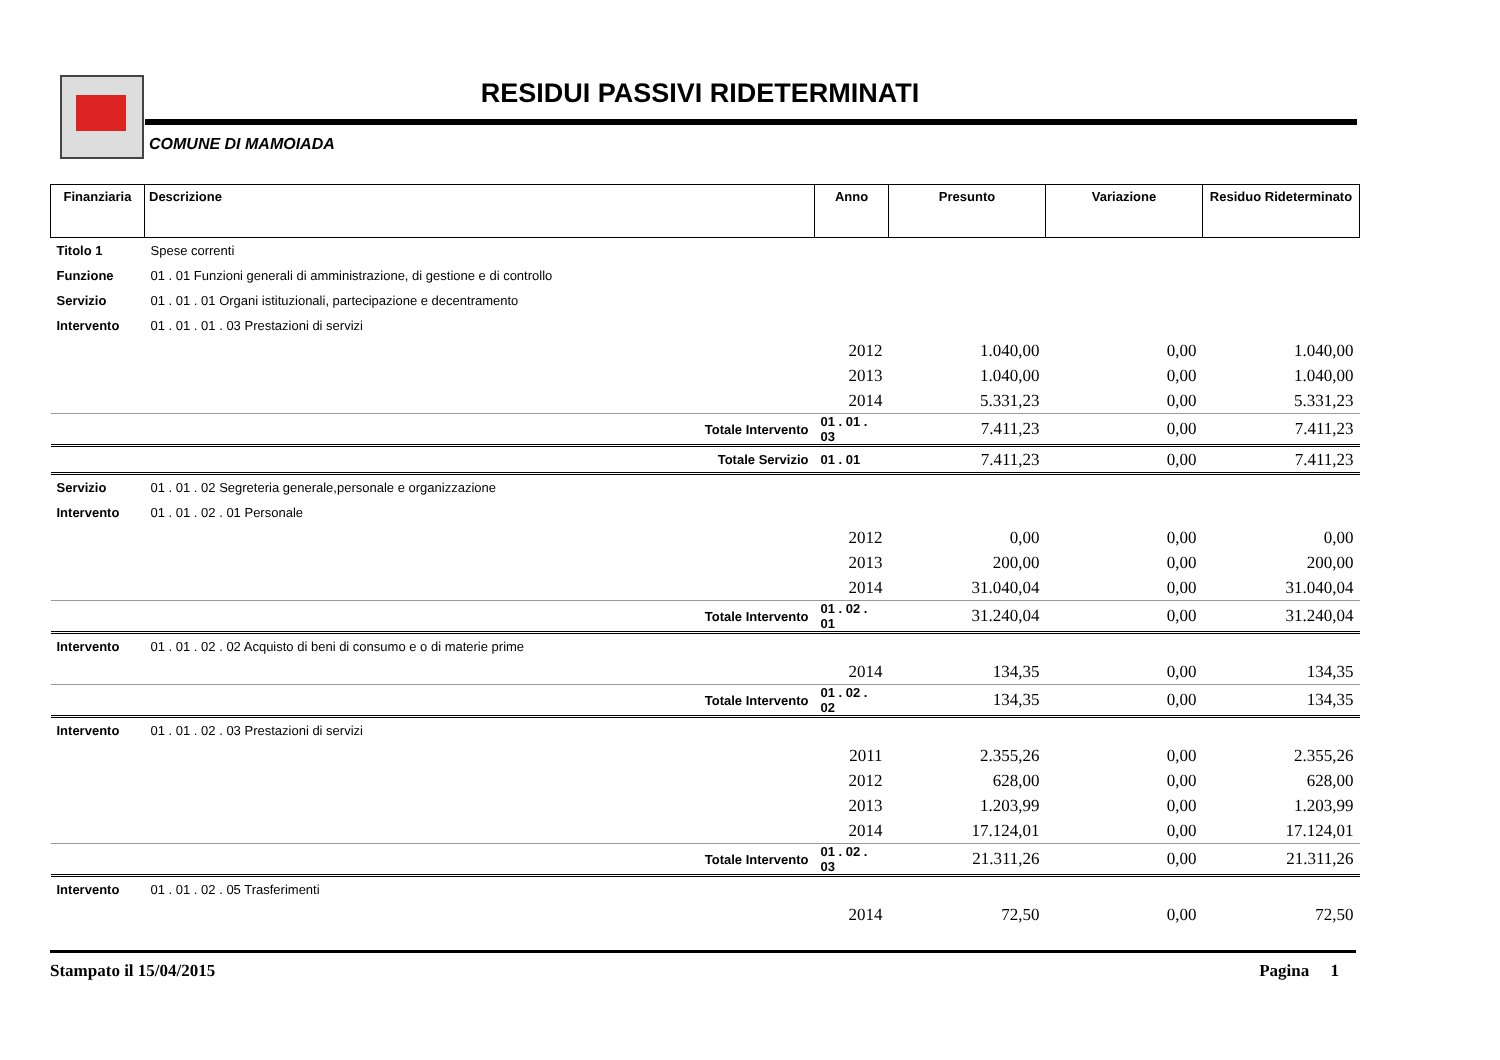RESIDUI PASSIVI RIDETERMINATI
COMUNE DI MAMOIADA
| Finanziaria | Descrizione | Anno | Presunto | Variazione | Residuo Rideterminato |
| --- | --- | --- | --- | --- | --- |
| Titolo 1 | Spese correnti | | | | |
| Funzione | 01 . 01 Funzioni generali di amministrazione, di gestione e di controllo | | | | |
| Servizio | 01 . 01 . 01 Organi istituzionali, partecipazione e decentramento | | | | |
| Intervento | 01 . 01 . 01 . 03 Prestazioni di servizi | | | | |
| | | 2012 | 1.040,00 | 0,00 | 1.040,00 |
| | | 2013 | 1.040,00 | 0,00 | 1.040,00 |
| | | 2014 | 5.331,23 | 0,00 | 5.331,23 |
| | Totale Intervento | 01 . 01 . 03 | 7.411,23 | 0,00 | 7.411,23 |
| | Totale Servizio | 01 . 01 | 7.411,23 | 0,00 | 7.411,23 |
| Servizio | 01 . 01 . 02 Segreteria generale,personale e organizzazione | | | | |
| Intervento | 01 . 01 . 02 . 01 Personale | | | | |
| | | 2012 | 0,00 | 0,00 | 0,00 |
| | | 2013 | 200,00 | 0,00 | 200,00 |
| | | 2014 | 31.040,04 | 0,00 | 31.040,04 |
| | Totale Intervento | 01 . 02 . 01 | 31.240,04 | 0,00 | 31.240,04 |
| Intervento | 01 . 01 . 02 . 02 Acquisto di beni di consumo e o di materie prime | | | | |
| | | 2014 | 134,35 | 0,00 | 134,35 |
| | Totale Intervento | 01 . 02 . 02 | 134,35 | 0,00 | 134,35 |
| Intervento | 01 . 01 . 02 . 03 Prestazioni di servizi | | | | |
| | | 2011 | 2.355,26 | 0,00 | 2.355,26 |
| | | 2012 | 628,00 | 0,00 | 628,00 |
| | | 2013 | 1.203,99 | 0,00 | 1.203,99 |
| | | 2014 | 17.124,01 | 0,00 | 17.124,01 |
| | Totale Intervento | 01 . 02 . 03 | 21.311,26 | 0,00 | 21.311,26 |
| Intervento | 01 . 01 . 02 . 05 Trasferimenti | | | | |
| | | 2014 | 72,50 | 0,00 | 72,50 |
Stampato il 15/04/2015 Pagina 1